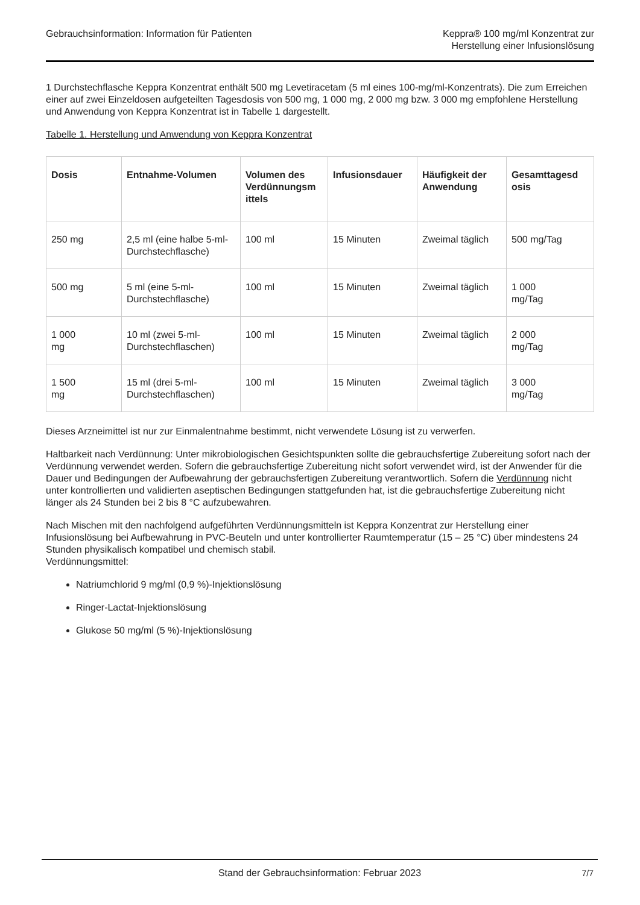Gebrauchsinformation: Information für Patienten
Keppra® 100 mg/ml Konzentrat zur
Herstellung einer Infusionslösung
1 Durchstechflasche Keppra Konzentrat enthält 500 mg Levetiracetam (5 ml eines 100-mg/ml-Konzentrats). Die zum Erreichen einer auf zwei Einzeldosen aufgeteilten Tagesdosis von 500 mg, 1 000 mg, 2 000 mg bzw. 3 000 mg empfohlene Herstellung und Anwendung von Keppra Konzentrat ist in Tabelle 1 dargestellt.
Tabelle 1. Herstellung und Anwendung von Keppra Konzentrat
| Dosis | Entnahme-Volumen | Volumen des Verdünnungsm ittels | Infusionsdauer | Häufigkeit der Anwendung | Gesamttagesd osis |
| --- | --- | --- | --- | --- | --- |
| 250 mg | 2,5 ml (eine halbe 5-ml-Durchstechflasche) | 100 ml | 15 Minuten | Zweimal täglich | 500 mg/Tag |
| 500 mg | 5 ml (eine 5-ml-Durchstechflasche) | 100 ml | 15 Minuten | Zweimal täglich | 1 000 mg/Tag |
| 1 000 mg | 10 ml (zwei 5-ml-Durchstechflaschen) | 100 ml | 15 Minuten | Zweimal täglich | 2 000 mg/Tag |
| 1 500 mg | 15 ml (drei 5-ml-Durchstechflaschen) | 100 ml | 15 Minuten | Zweimal täglich | 3 000 mg/Tag |
Dieses Arzneimittel ist nur zur Einmalentnahme bestimmt, nicht verwendete Lösung ist zu verwerfen.
Haltbarkeit nach Verdünnung: Unter mikrobiologischen Gesichtspunkten sollte die gebrauchsfertige Zubereitung sofort nach der Verdünnung verwendet werden. Sofern die gebrauchsfertige Zubereitung nicht sofort verwendet wird, ist der Anwender für die Dauer und Bedingungen der Aufbewahrung der gebrauchsfertigen Zubereitung verantwortlich. Sofern die Verdünnung nicht unter kontrollierten und validierten aseptischen Bedingungen stattgefunden hat, ist die gebrauchsfertige Zubereitung nicht länger als 24 Stunden bei 2 bis 8 °C aufzubewahren.
Nach Mischen mit den nachfolgend aufgeführten Verdünnungsmitteln ist Keppra Konzentrat zur Herstellung einer Infusionslösung bei Aufbewahrung in PVC-Beuteln und unter kontrollierter Raumtemperatur (15 – 25 °C) über mindestens 24 Stunden physikalisch kompatibel und chemisch stabil.
Verdünnungsmittel:
Natriumchlorid 9 mg/ml (0,9 %)-Injektionslösung
Ringer-Lactat-Injektionslösung
Glukose 50 mg/ml (5 %)-Injektionslösung
Stand der Gebrauchsinformation: Februar 2023 7/7